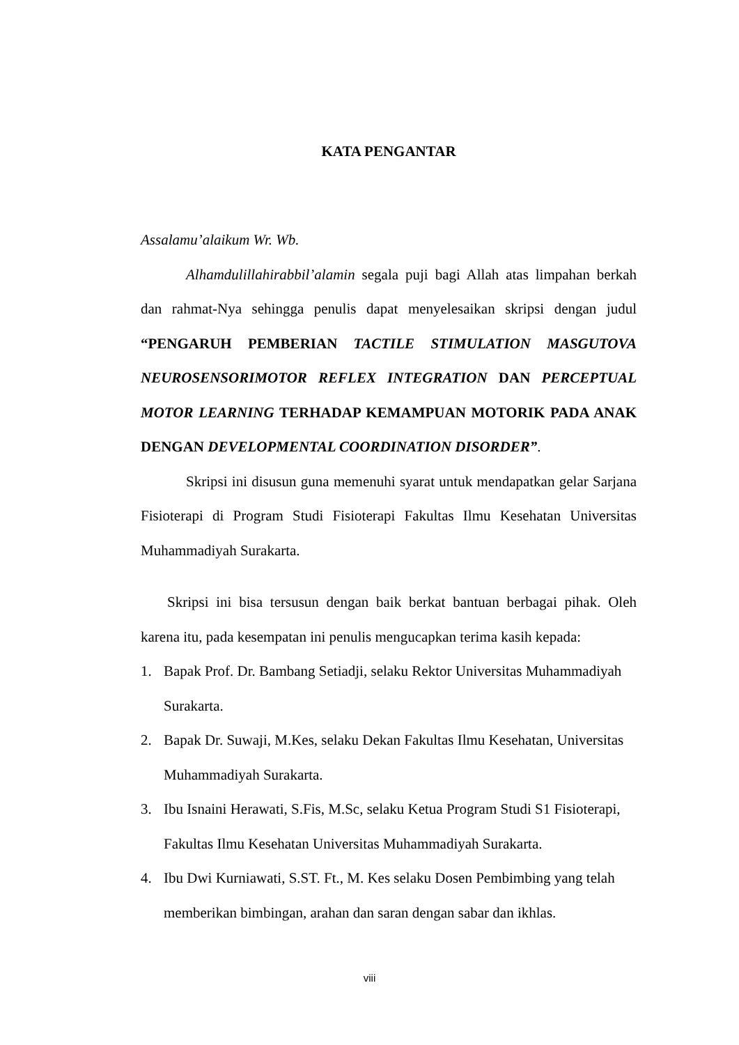KATA PENGANTAR
Assalamu’alaikum Wr. Wb.
Alhamdulillahirabbil’alamin segala puji bagi Allah atas limpahan berkah dan rahmat-Nya sehingga penulis dapat menyelesaikan skripsi dengan judul “PENGARUH PEMBERIAN TACTILE STIMULATION MASGUTOVA NEUROSENSORIMOTOR REFLEX INTEGRATION DAN PERCEPTUAL MOTOR LEARNING TERHADAP KEMAMPUAN MOTORIK PADA ANAK DENGAN DEVELOPMENTAL COORDINATION DISORDER”.
Skripsi ini disusun guna memenuhi syarat untuk mendapatkan gelar Sarjana Fisioterapi di Program Studi Fisioterapi Fakultas Ilmu Kesehatan Universitas Muhammadiyah Surakarta.
Skripsi ini bisa tersusun dengan baik berkat bantuan berbagai pihak. Oleh karena itu, pada kesempatan ini penulis mengucapkan terima kasih kepada:
1. Bapak Prof. Dr. Bambang Setiadji, selaku Rektor Universitas Muhammadiyah Surakarta.
2. Bapak Dr. Suwaji, M.Kes, selaku Dekan Fakultas Ilmu Kesehatan, Universitas Muhammadiyah Surakarta.
3. Ibu Isnaini Herawati, S.Fis, M.Sc, selaku Ketua Program Studi S1 Fisioterapi, Fakultas Ilmu Kesehatan Universitas Muhammadiyah Surakarta.
4. Ibu Dwi Kurniawati, S.ST. Ft., M. Kes selaku Dosen Pembimbing yang telah memberikan bimbingan, arahan dan saran dengan sabar dan ikhlas.
viii